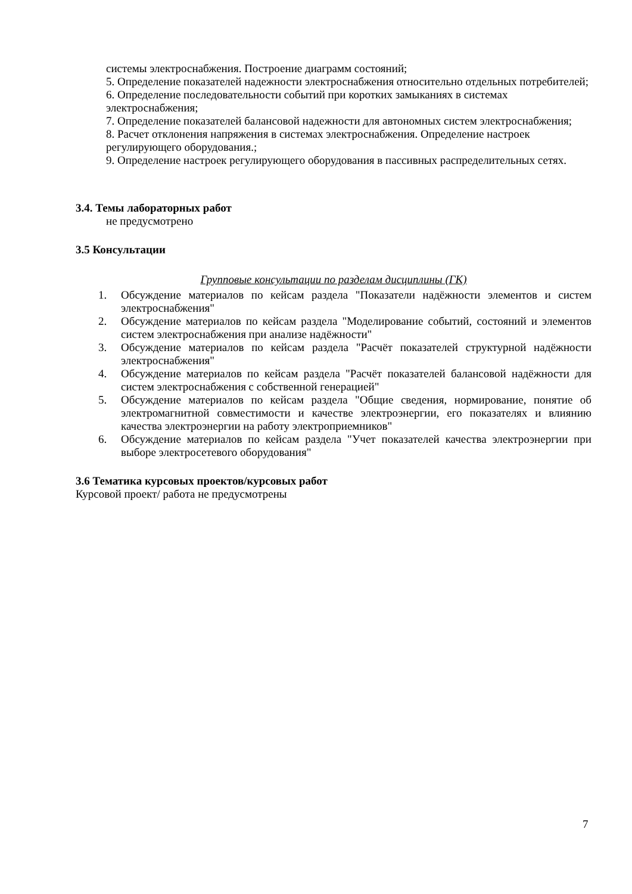системы электроснабжения. Построение диаграмм состояний;
5. Определение показателей надежности электроснабжения относительно отдельных потребителей;
6. Определение последовательности событий при коротких замыканиях в системах электроснабжения;
7. Определение показателей балансовой надежности для автономных систем электроснабжения;
8. Расчет отклонения напряжения в системах электроснабжения. Определение настроек регулирующего оборудования.;
9. Определение настроек регулирующего оборудования в пассивных распределительных сетях.
3.4. Темы лабораторных работ
не предусмотрено
3.5 Консультации
Групповые консультации по разделам дисциплины (ГК)
1. Обсуждение материалов по кейсам раздела "Показатели надёжности элементов и систем электроснабжения"
2. Обсуждение материалов по кейсам раздела "Моделирование событий, состояний и элементов систем электроснабжения при анализе надёжности"
3. Обсуждение материалов по кейсам раздела "Расчёт показателей структурной надёжности электроснабжения"
4. Обсуждение материалов по кейсам раздела "Расчёт показателей балансовой надёжности для систем электроснабжения с собственной генерацией"
5. Обсуждение материалов по кейсам раздела "Общие сведения, нормирование, понятие об электромагнитной совместимости и качестве электроэнергии, его показателях и влиянию качества электроэнергии на работу электроприемников"
6. Обсуждение материалов по кейсам раздела "Учет показателей качества электроэнергии при выборе электросетевого оборудования"
3.6 Тематика курсовых проектов/курсовых работ
Курсовой проект/ работа не предусмотрены
7